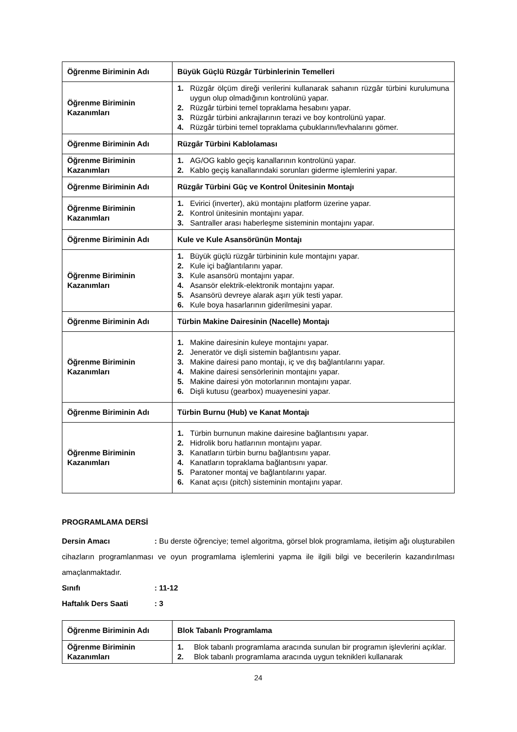| Öğrenme Biriminin Adı | Büyük Güçlü Rüzgâr Türbinlerinin Temelleri |
| Öğrenme Biriminin Kazanımları | 1. Rüzgâr ölçüm direği verilerini kullanarak sahanın rüzgâr türbini kurulumuna uygun olup olmadığının kontrolünü yapar. 2. Rüzgâr türbini temel topraklama hesabını yapar. 3. Rüzgâr türbini ankrajlarının terazi ve boy kontrolünü yapar. 4. Rüzgâr türbini temel topraklama çubuklarını/levhalarını gömer. |
| Öğrenme Biriminin Adı | Rüzgâr Türbini Kablolaması |
| Öğrenme Biriminin Kazanımları | 1. AG/OG kablo geçiş kanallarının kontrolünü yapar. 2. Kablo geçiş kanallarındaki sorunları giderme işlemlerini yapar. |
| Öğrenme Biriminin Adı | Rüzgâr Türbini Güç ve Kontrol Ünitesinin Montajı |
| Öğrenme Biriminin Kazanımları | 1. Evirici (inverter), akü montajını platform üzerine yapar. 2. Kontrol ünitesinin montajını yapar. 3. Santraller arası haberleşme sisteminin montajını yapar. |
| Öğrenme Biriminin Adı | Kule ve Kule Asansörünün Montajı |
| Öğrenme Biriminin Kazanımları | 1. Büyük güçlü rüzgâr türbininin kule montajını yapar. 2. Kule içi bağlantılarını yapar. 3. Kule asansörü montajını yapar. 4. Asansör elektrik-elektronik montajını yapar. 5. Asansörü devreye alarak aşırı yük testi yapar. 6. Kule boya hasarlarının giderilmesini yapar. |
| Öğrenme Biriminin Adı | Türbin Makine Dairesinin (Nacelle) Montajı |
| Öğrenme Biriminin Kazanımları | 1. Makine dairesinin kuleye montajını yapar. 2. Jeneratör ve dişli sistemin bağlantısını yapar. 3. Makine dairesi pano montajı, iç ve dış bağlantılarını yapar. 4. Makine dairesi sensörlerinin montajını yapar. 5. Makine dairesi yön motorlarının montajını yapar. 6. Dişli kutusu (gearbox) muayenesini yapar. |
| Öğrenme Biriminin Adı | Türbin Burnu (Hub) ve Kanat Montajı |
| Öğrenme Biriminin Kazanımları | 1. Türbin burnunun makine dairesine bağlantısını yapar. 2. Hidrolik boru hatlarının montajını yapar. 3. Kanatların türbin burnu bağlantısını yapar. 4. Kanatların topraklama bağlantısını yapar. 5. Paratoner montaj ve bağlantılarını yapar. 6. Kanat açısı (pitch) sisteminin montajını yapar. |
PROGRAMLAMA DERSİ
Dersin Amacı: Bu derste öğrenciye; temel algoritma, görsel blok programlama, iletişim ağı oluşturabilen cihazların programlanması ve oyun programlama işlemlerini yapma ile ilgili bilgi ve becerilerin kazandırılması amaçlanmaktadır.
Sınıfı: 11-12
Haftalık Ders Saati: 3
| Öğrenme Biriminin Adı | Blok Tabanlı Programlama |
| Öğrenme Biriminin Kazanımları | 1. Blok tabanlı programlama aracında sunulan bir programın işlevlerini açıklar. 2. Blok tabanlı programlama aracında uygun teknikleri kullanarak |
24